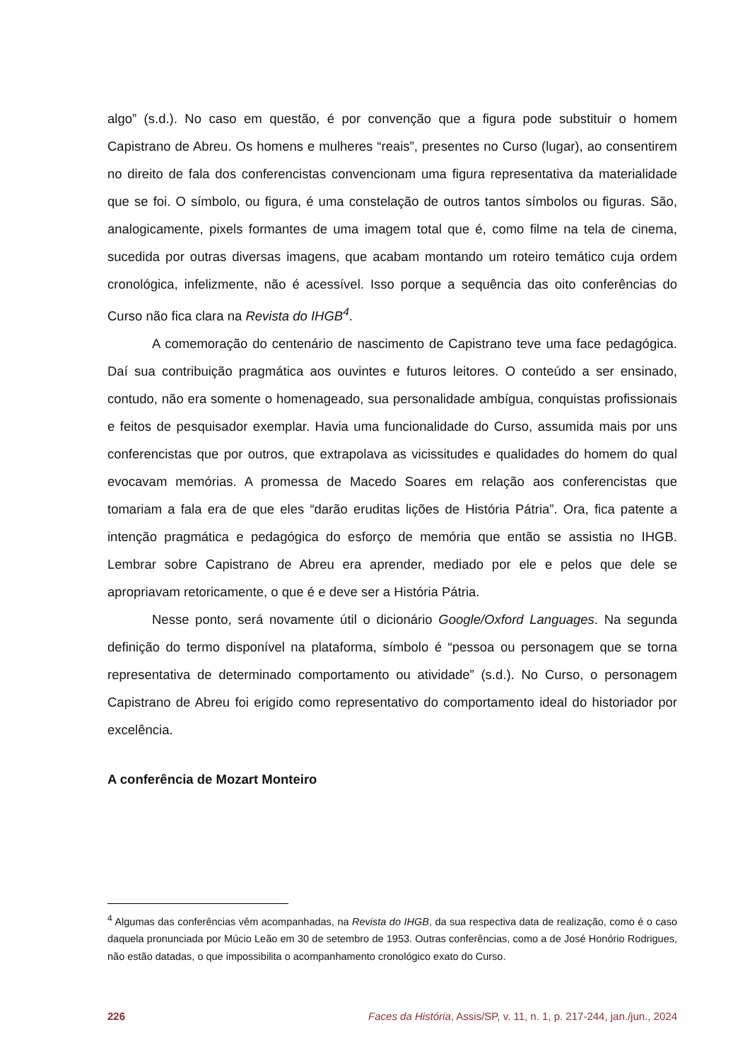algo” (s.d.). No caso em questão, é por convenção que a figura pode substituir o homem Capistrano de Abreu. Os homens e mulheres “reais”, presentes no Curso (lugar), ao consentirem no direito de fala dos conferencistas convencionam uma figura representativa da materialidade que se foi. O símbolo, ou figura, é uma constelação de outros tantos símbolos ou figuras. São, analogicamente, pixels formantes de uma imagem total que é, como filme na tela de cinema, sucedida por outras diversas imagens, que acabam montando um roteiro temático cuja ordem cronológica, infelizmente, não é acessível. Isso porque a sequência das oito conferências do Curso não fica clara na Revista do IHGB<sup>4</sup>.
A comemoração do centenário de nascimento de Capistrano teve uma face pedagógica. Daí sua contribuição pragmática aos ouvintes e futuros leitores. O conteúdo a ser ensinado, contudo, não era somente o homenageado, sua personalidade ambígua, conquistas profissionais e feitos de pesquisador exemplar. Havia uma funcionalidade do Curso, assumida mais por uns conferencistas que por outros, que extrapolava as vicissitudes e qualidades do homem do qual evocavam memórias. A promessa de Macedo Soares em relação aos conferencistas que tomariam a fala era de que eles “darão eruditas lições de História Pátria”. Ora, fica patente a intenção pragmática e pedagógica do esforço de memória que então se assistia no IHGB. Lembrar sobre Capistrano de Abreu era aprender, mediado por ele e pelos que dele se apropriavam retoricamente, o que é e deve ser a História Pátria.
Nesse ponto, será novamente útil o dicionário Google/Oxford Languages. Na segunda definição do termo disponível na plataforma, símbolo é “pessoa ou personagem que se torna representativa de determinado comportamento ou atividade” (s.d.). No Curso, o personagem Capistrano de Abreu foi erigido como representativo do comportamento ideal do historiador por excelência.
A conferência de Mozart Monteiro
<sup>4</sup> Algumas das conferências vêm acompanhadas, na Revista do IHGB, da sua respectiva data de realização, como é o caso daquela pronunciada por Múcio Leão em 30 de setembro de 1953. Outras conferências, como a de José Honório Rodrigues, não estão datadas, o que impossibilita o acompanhamento cronológico exato do Curso.
226 Faces da História, Assis/SP, v. 11, n. 1, p. 217-244, jan./jun., 2024